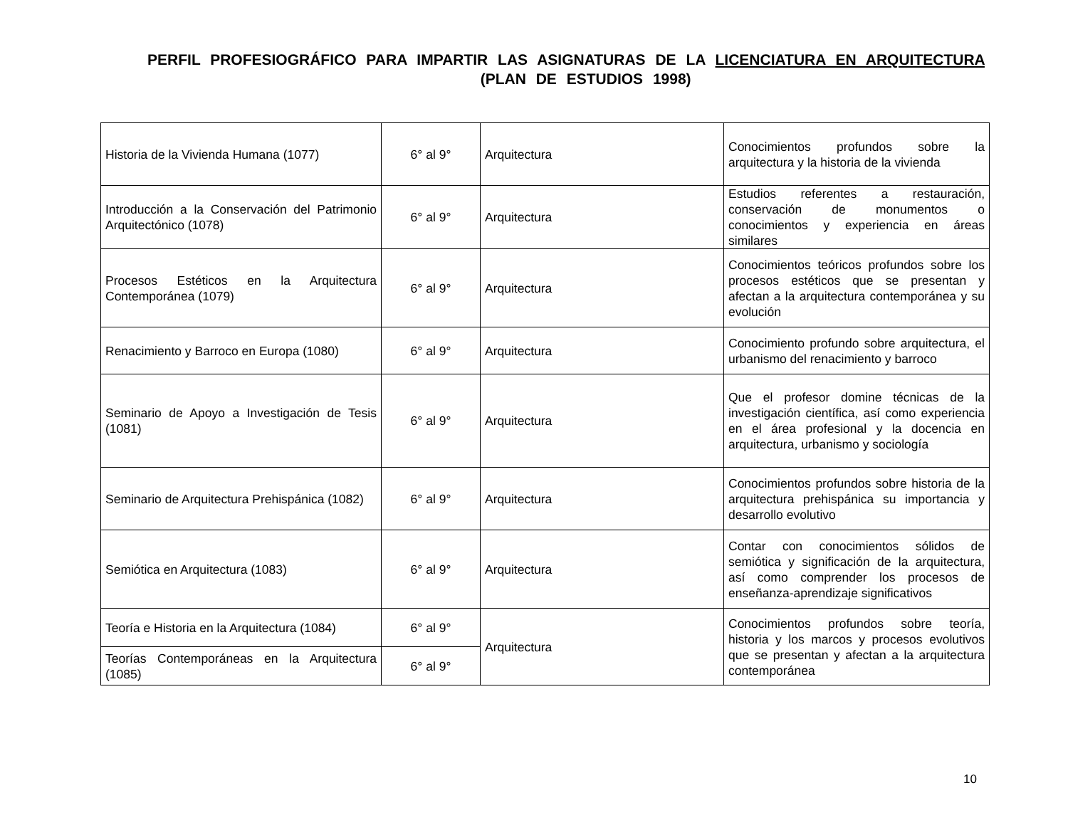PERFIL PROFESIOGRÁFICO PARA IMPARTIR LAS ASIGNATURAS DE LA LICENCIATURA EN ARQUITECTURA (PLAN DE ESTUDIOS 1998)
| Historia de la Vivienda Humana (1077) | 6° al 9° | Arquitectura | Conocimientos profundos sobre la arquitectura y la historia de la vivienda |
| Introducción a la Conservación del Patrimonio Arquitectónico (1078) | 6° al 9° | Arquitectura | Estudios referentes a restauración, conservación de monumentos o conocimientos y experiencia en áreas similares |
| Procesos Estéticos en la Arquitectura Contemporánea (1079) | 6° al 9° | Arquitectura | Conocimientos teóricos profundos sobre los procesos estéticos que se presentan y afectan a la arquitectura contemporánea y su evolución |
| Renacimiento y Barroco en Europa (1080) | 6° al 9° | Arquitectura | Conocimiento profundo sobre arquitectura, el urbanismo del renacimiento y barroco |
| Seminario de Apoyo a Investigación de Tesis (1081) | 6° al 9° | Arquitectura | Que el profesor domine técnicas de la investigación científica, así como experiencia en el área profesional y la docencia en arquitectura, urbanismo y sociología |
| Seminario de Arquitectura Prehispánica (1082) | 6° al 9° | Arquitectura | Conocimientos profundos sobre historia de la arquitectura prehispánica su importancia y desarrollo evolutivo |
| Semiótica en Arquitectura (1083) | 6° al 9° | Arquitectura | Contar con conocimientos sólidos de semiótica y significación de la arquitectura, así como comprender los procesos de enseñanza-aprendizaje significativos |
| Teoría e Historia en la Arquitectura (1084) | 6° al 9° | Arquitectura | Conocimientos profundos sobre teoría, historia y los marcos y procesos evolutivos que se presentan y afectan a la arquitectura contemporánea |
| Teorías Contemporáneas en la Arquitectura (1085) | 6° al 9° | | |
10